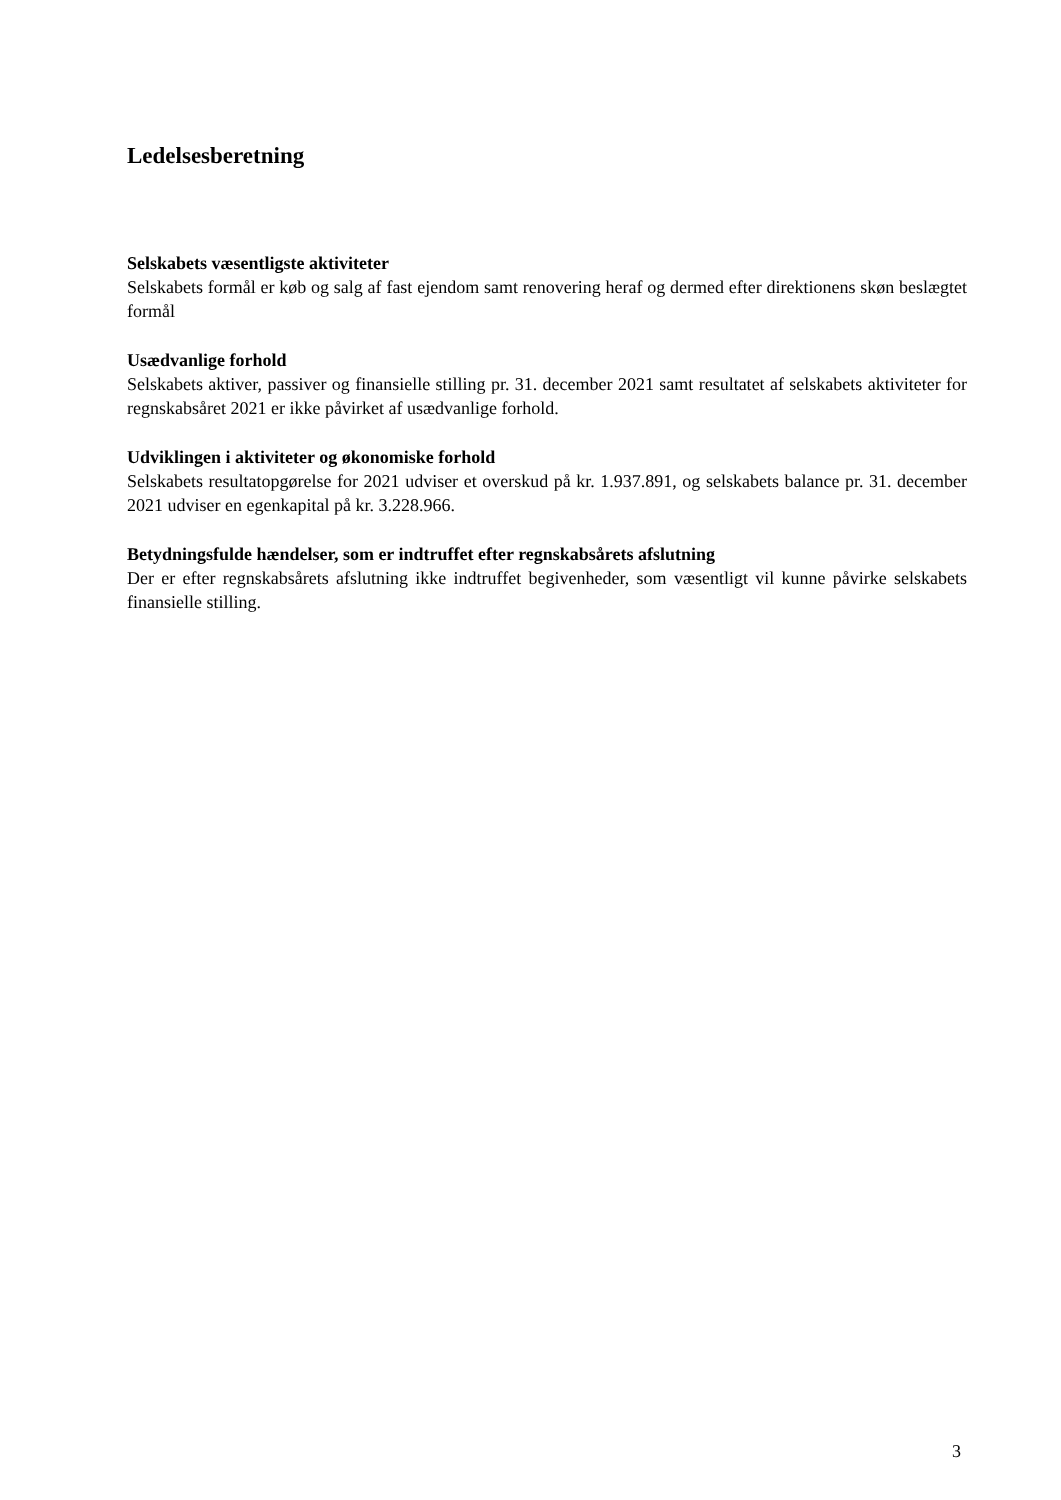Ledelsesberetning
Selskabets væsentligste aktiviteter
Selskabets formål er køb og salg af fast ejendom samt renovering heraf og dermed efter direktio­nens skøn beslægtet formål
Usædvanlige forhold
Selskabets aktiver, passiver og finansielle stilling pr. 31. december 2021 samt resultatet af sel­skabets aktiviteter for regnskabsåret 2021 er ikke påvirket af usædvanlige forhold.
Udviklingen i aktiviteter og økonomiske forhold
Selskabets resultatopgørelse for 2021 udviser et overskud på kr. 1.937.891, og selskabets balance pr. 31. december 2021 udviser en egenkapital på kr. 3.228.966.
Betydningsfulde hændelser, som er indtruffet efter regnskabsårets afslutning
Der er efter regnskabsårets afslutning ikke indtruffet begivenheder, som væsentligt vil kunne på­virke selskabets finansielle stilling.
3